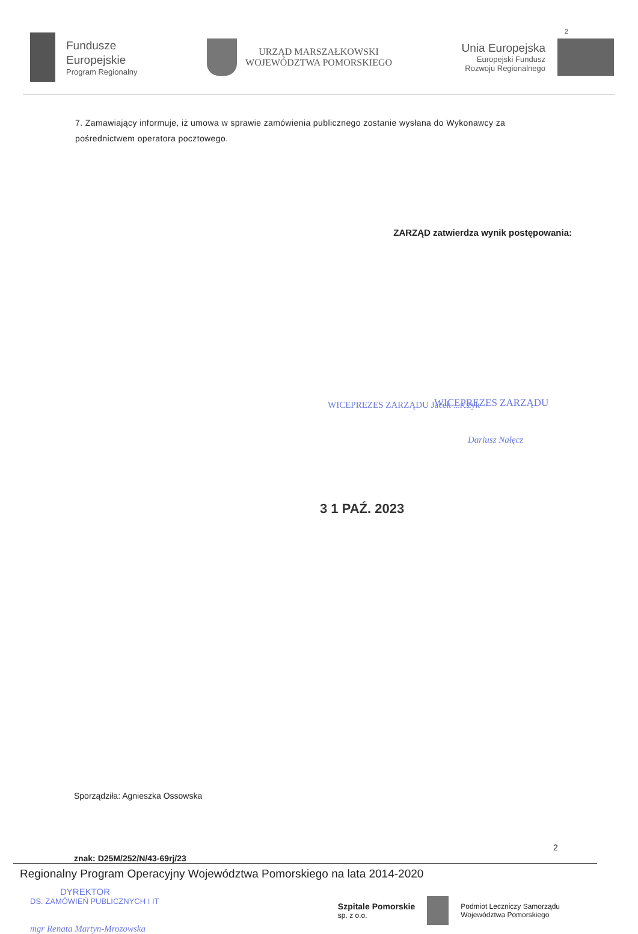Fundusze
Europejskie
Program Regionalny
URZĄD MARSZAŁKOWSKI
WOJEWÓDZTWA POMORSKIEGO
Unia Europejska
Europejski Fundusz
Rozwoju Regionalnego
2
7. Zamawiający informuje, iż umowa w sprawie zamówienia publicznego zostanie wysłana do Wykonawcy za pośrednictwem operatora pocztowego.
ZARZĄD zatwierdza wynik postępowania:
WICEPREZES ZARZĄDU Jacek ...rczyk
WICEPREZES ZARZĄDU
Dariusz Nałęcz
3 1 PAŹ. 2023
Sporządziła: Agnieszka Ossowska
2
znak: D25M/252/N/43-69rj/23
Regionalny Program Operacyjny Województwa Pomorskiego na lata 2014-2020
DYREKTOR
DS. ZAMÓWIEŃ PUBLICZNYCH I IT
mgr Renata Martyn-Mrozowska
Szpitale Pomorskie
sp. z o.o.
Podmiot Leczniczy Samorządu
Województwa Pomorskiego